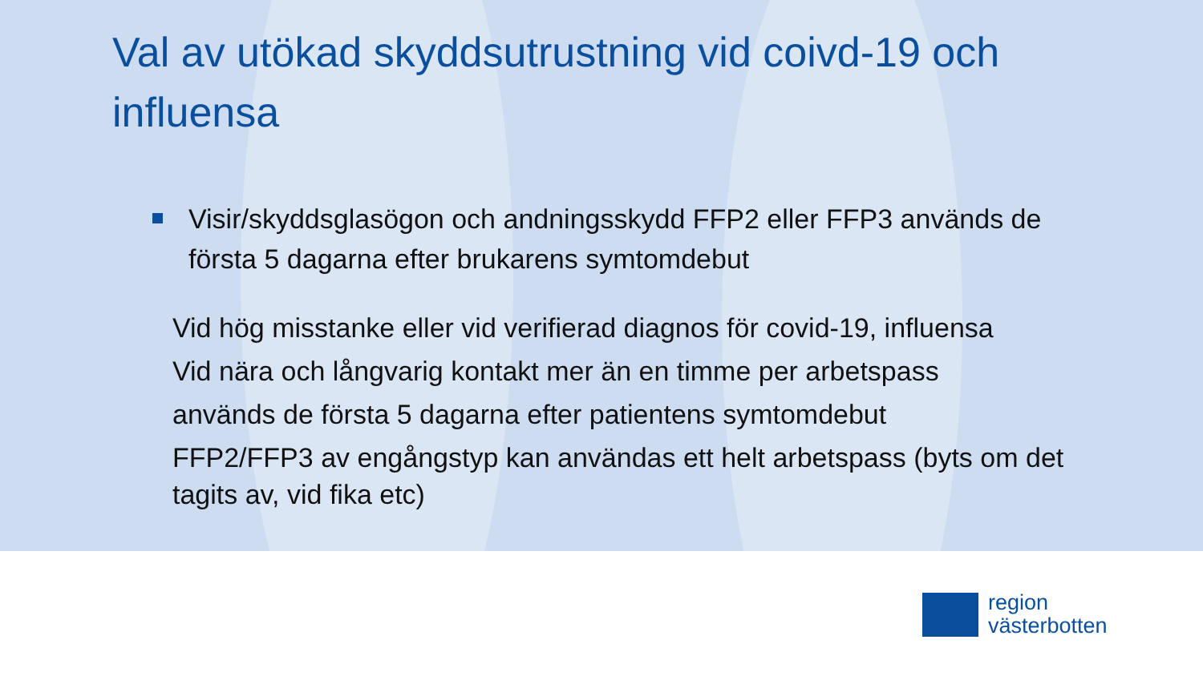Val av utökad skyddsutrustning vid coivd-19 och influensa
Visir/skyddsglasögon och andningsskydd FFP2 eller FFP3 används de första 5 dagarna efter brukarens symtomdebut
Vid hög misstanke eller vid verifierad diagnos för covid-19, influensa
Vid nära och långvarig kontakt mer än en timme per arbetspass
används de första 5 dagarna efter patientens symtomdebut
FFP2/FFP3 av engångstyp kan användas ett helt arbetspass (byts om det tagits av, vid fika etc)
region
västerbotten